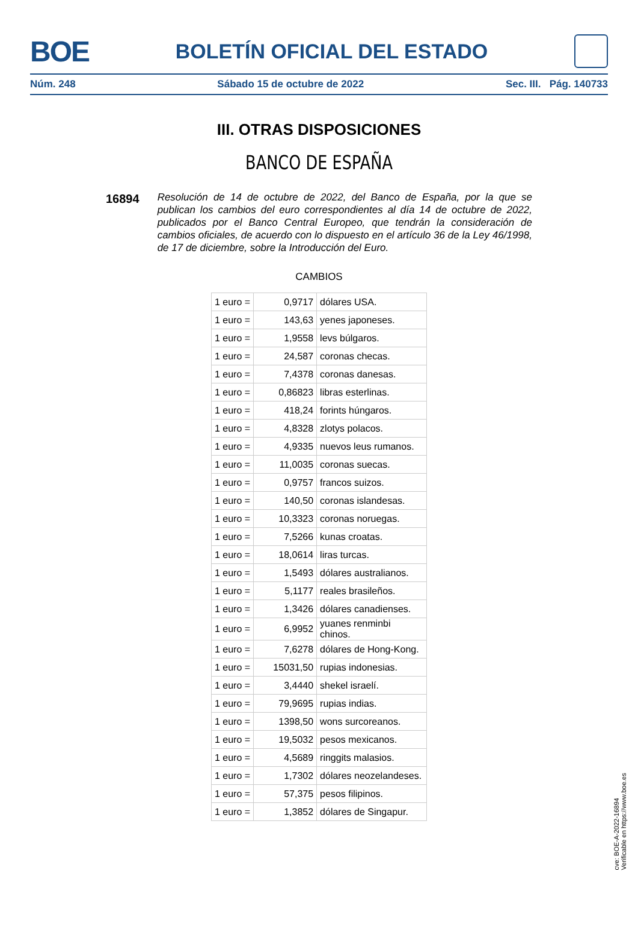BOE BOLETÍN OFICIAL DEL ESTADO
Núm. 248 Sábado 15 de octubre de 2022 Sec. III. Pág. 140733
III. OTRAS DISPOSICIONES
BANCO DE ESPAÑA
16894
Resolución de 14 de octubre de 2022, del Banco de España, por la que se publican los cambios del euro correspondientes al día 14 de octubre de 2022, publicados por el Banco Central Europeo, que tendrán la consideración de cambios oficiales, de acuerdo con lo dispuesto en el artículo 36 de la Ley 46/1998, de 17 de diciembre, sobre la Introducción del Euro.
CAMBIOS
| 1 euro = | 0,9717 | dólares USA. |
| 1 euro = | 143,63 | yenes japoneses. |
| 1 euro = | 1,9558 | levs búlgaros. |
| 1 euro = | 24,587 | coronas checas. |
| 1 euro = | 7,4378 | coronas danesas. |
| 1 euro = | 0,86823 | libras esterlinas. |
| 1 euro = | 418,24 | forints húngaros. |
| 1 euro = | 4,8328 | zlotys polacos. |
| 1 euro = | 4,9335 | nuevos leus rumanos. |
| 1 euro = | 11,0035 | coronas suecas. |
| 1 euro = | 0,9757 | francos suizos. |
| 1 euro = | 140,50 | coronas islandesas. |
| 1 euro = | 10,3323 | coronas noruegas. |
| 1 euro = | 7,5266 | kunas croatas. |
| 1 euro = | 18,0614 | liras turcas. |
| 1 euro = | 1,5493 | dólares australianos. |
| 1 euro = | 5,1177 | reales brasileños. |
| 1 euro = | 1,3426 | dólares canadienses. |
| 1 euro = | 6,9952 | yuanes renminbi chinos. |
| 1 euro = | 7,6278 | dólares de Hong-Kong. |
| 1 euro = | 15031,50 | rupias indonesias. |
| 1 euro = | 3,4440 | shekel israelí. |
| 1 euro = | 79,9695 | rupias indias. |
| 1 euro = | 1398,50 | wons surcoreanos. |
| 1 euro = | 19,5032 | pesos mexicanos. |
| 1 euro = | 4,5689 | ringgits malasios. |
| 1 euro = | 1,7302 | dólares neozelandeses. |
| 1 euro = | 57,375 | pesos filipinos. |
| 1 euro = | 1,3852 | dólares de Singapur. |
cve: BOE-A-2022-16894
Verificable en https://www.boe.es